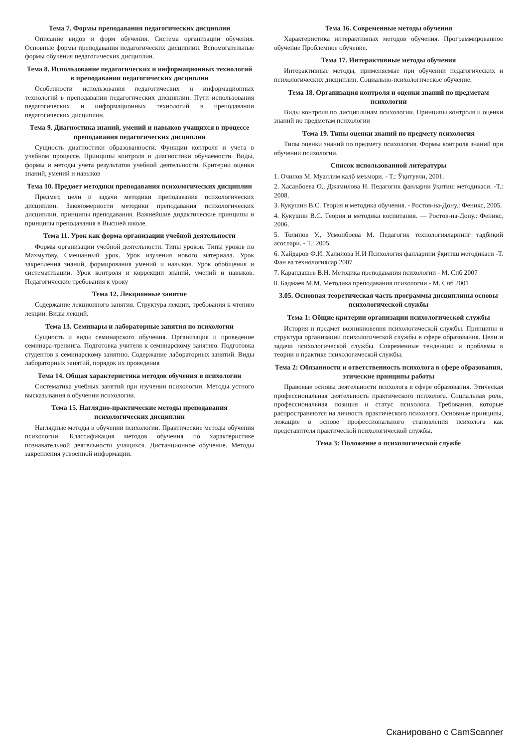Тема 7. Формы преподавания педагогических дисциплин
Описание видов и форм обучения. Система организации обучения. Основные формы преподавания педагогических дисциплин. Вспомогательные формы обучения педагогических дисциплин.
Тема 8. Использование педагогических и информационных технологий в преподавании педагогических дисциплин
Особенности использования педагогических и информационных технологий в преподавании педагогических дисциплин. Пути использования педагогических и информационных технологий в преподавании педагогических дисциплин.
Тема 9. Диагностика знаний, умений и навыков учащихся в процессе преподавания педагогических дисциплин
Сущность диагностики образованности. Функции контроля и учета в учебном процессе. Принципы контроля и диагностики обучаемости. Виды, формы и методы учета результатов учебной деятельности. Критерии оценки знаний, умений и навыков
Тема 10. Предмет методики преподавания психологических дисциплин
Предмет, цели и задачи методики преподавания психологических дисциплин. Закономерности методики преподавания психологических дисциплин, принципы преподавания. Важнейшие дидактические принципы и принципы преподавания в Высшей школе.
Тема 11. Урок как форма организации учебной деятельности
Формы организации учебной деятельности. Типы уроков. Типы уроков по Махмутову. Смешанный урок. Урок изучения нового материала. Урок закрепления знаний, формирования умений и навыков. Урок обобщения и систематизации. Урок контроля и коррекции знаний, умений и навыков. Педагогические требования к уроку
Тема 12. Лекционные занятие
Содержание лекционного занятия. Структура лекции, требования к чтению лекции. Виды лекций.
Тема 13. Семинары и лабораторные занятия по психологии
Сущность и виды семинарского обучения. Организация и проведение семинара-тренинга. Подготовка учителя к семинарскому занятию. Подготовка студентов к семинарскому занятию. Содержание лабораторных занятий. Виды лабораторных занятий, порядок их проведения
Тема 14. Общая характеристика методов обучения в психологии
Систематика учебных занятий при изучении психологии. Методы устного высказывания в обучении психологии.
Тема 15. Наглядно-практические методы преподавания психологических дисциплин
Наглядные методы в обучении психологии. Практические методы обучения психологии. Классификация методов обучения по характеристике познавательной деятельности учащихся. Дистанционное обучение. Методы закрепления усвоенной информации.
Тема 16. Современные методы обучения
Характеристика интерактивных методов обучения. Программированное обучение Проблемное обучение.
Тема 17. Интерактивные методы обучения
Интерактивные методы, применяемые при обучении педагогических и психологических дисциплин. Социально-психологическое обучение.
Тема 18. Организация контроля и оценки знаний по предметам психологии
Виды контроля по дисциплинам психологии. Принципы контроля и оценки знаний по предметам психологии
Тема 19. Типы оценки знаний по предмету психология
Типы оценки знаний по предмету психология. Формы контроля знаний при обучении психологии.
Список использованной литературы
1. Очилов М. Муаллим калб меъмори. - Т.: Ўқитувчи, 2001.
2. Хасанбоева О., Джамилова Н. Педагогик фанларни ўқитиш методикаси. -Т.: 2008.
3. Кукушин В.С. Теория и методика обучения. - Ростов-на-Дону.: Феникс, 2005.
4. Кукушин В.С. Теория и методика воспитания. — Ростов-на-Дону.: Феникс, 2006.
5. Толипов У., Усмонбоева М. Педагогик технологияларнинг тадбиқий асослари. - Т.: 2005.
6. Хайдаров Ф.И. Халилова Н.И Психология фанларини ўқитиш методикаси -Т. Фан ва технологиялар 2007
7. Карандашев В.Н. Методика преподавания психологии - М. Спб 2007
8. Бадмаев М.М. Методика преподавания психологии - М. Спб 2001
3.05. Основная теоретическая часть программы дисциплины основы психологической службы
Тема 1: Общие критерии организации психологической службы
История и предмет возникновения психологической службы. Принципы и структура организации психологической службы в сфере образования. Цели и задачи психологической службы. Современные тенденции и проблемы в теории и практике психологической службы.
Тема 2: Обязанности и ответственность психолога в сфере образования, этические принципы работы
Правовые основы деятельности психолога в сфере образования. Этическая профессиональная деятельность практического психолога. Социальная роль, профессиональная позиция и статус психолога. Требования, которые распространяются на личность практического психолога. Основные принципы, лежащие в основе профессионального становления психолога как представителя практической психологической службы.
Тема 3: Положение о психологической службе
Сканировано с CamScanner